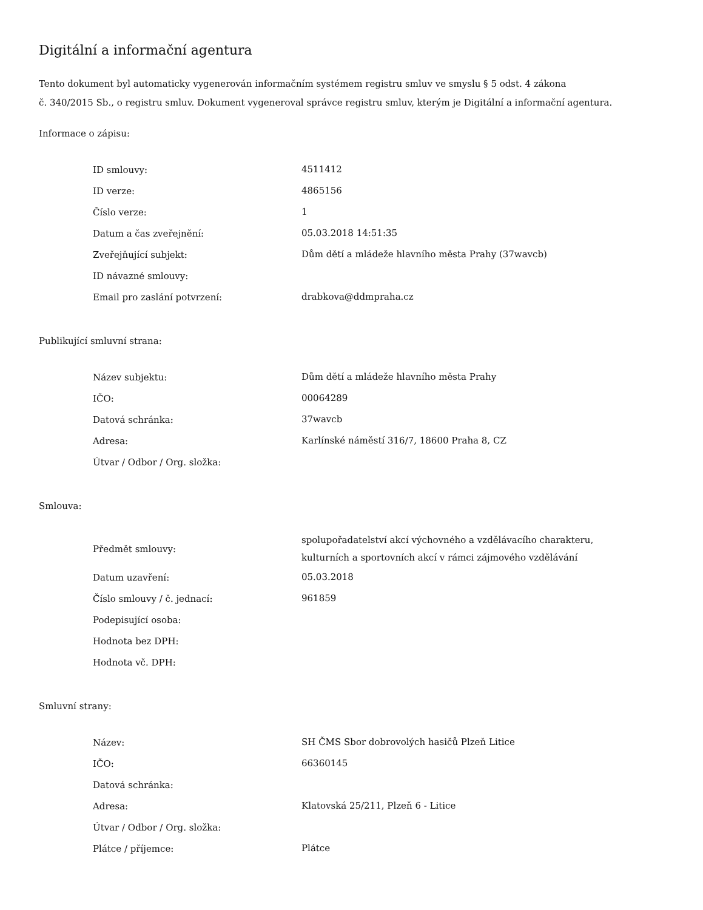Digitální a informační agentura
Tento dokument byl automaticky vygenerován informačním systémem registru smluv ve smyslu § 5 odst. 4 zákona
č. 340/2015 Sb., o registru smluv. Dokument vygeneroval správce registru smluv, kterým je Digitální a informační agentura.
Informace o zápisu:
| ID smlouvy: | 4511412 |
| ID verze: | 4865156 |
| Číslo verze: | 1 |
| Datum a čas zveřejnění: | 05.03.2018 14:51:35 |
| Zveřejňující subjekt: | Dům dětí a mládeže hlavního města Prahy (37wavcb) |
| ID návazné smlouvy: | |
| Email pro zaslání potvrzení: | drabkova@ddmpraha.cz |
Publikující smluvní strana:
| Název subjektu: | Dům dětí a mládeže hlavního města Prahy |
| IČO: | 00064289 |
| Datová schránka: | 37wavcb |
| Adresa: | Karlínské náměstí 316/7, 18600 Praha 8, CZ |
| Útvar / Odbor / Org. složka: | |
Smlouva:
| Předmět smlouvy: | spolupořadatelství akcí výchovného a vzdělávacího charakteru, kulturních a sportovních akcí v rámci zájmového vzdělávání |
| Datum uzavření: | 05.03.2018 |
| Číslo smlouvy / č. jednací: | 961859 |
| Podepisující osoba: | |
| Hodnota bez DPH: | |
| Hodnota vč. DPH: | |
Smluvní strany:
| Název: | SH ČMS Sbor dobrovolých hasičů Plzeň Litice |
| IČO: | 66360145 |
| Datová schránka: | |
| Adresa: | Klatovská 25/211, Plzeň 6 - Litice |
| Útvar / Odbor / Org. složka: | |
| Plátce / příjemce: | Plátce |